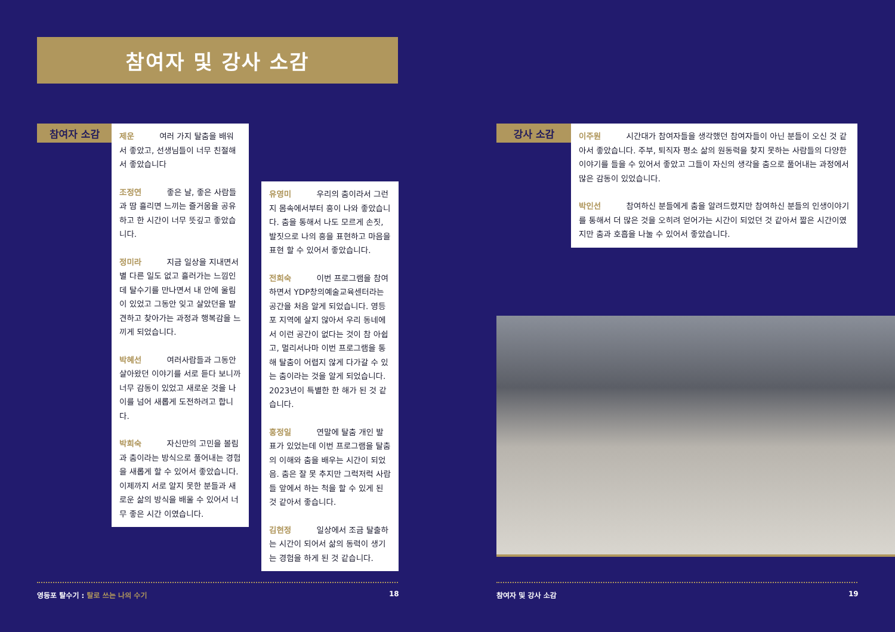참여자 및 강사 소감
참여자 소감
제운 여러 가지 탈춤을 배워서 좋았고, 선생님들이 너무 친절해서 좋았습니다
조정연 좋은 날, 좋은 사람들과 땀 흘리면 느끼는 즐거움을 공유하고 한 시간이 너무 뜻깊고 좋았습니다.
정미라 지금 일상을 지내면서 별 다른 일도 없고 흘러가는 느낌인데 탈수기를 만나면서 내 안에 울림이 있었고 그동안 잊고 살았던을 발견하고 찾아가는 과정과 행복감을 느끼게 되었습니다.
박혜선 여러사람들과 그동안 살아왔던 이야기를 서로 듣다 보니까 너무 감동이 있었고 새로운 것을 나이를 넘어 새롭게 도전하려고 합니다.
박희숙 자신만의 고민을 볼림과 춤이라는 방식으로 풀어내는 경험을 새롭게 할 수 있어서 좋았습니다. 이제까지 서로 알지 못한 분들과 새로운 삶의 방식을 배울 수 있어서 너무 좋은 시간 이였습니다.
유영미 우리의 춤이라서 그런지 몸속에서부터 흥이 나와 좋았습니다. 춤을 통해서 나도 모르게 손짓, 발짓으로 나의 흥을 표현하고 마음을 표현 할 수 있어서 좋았습니다.
전희숙 이번 프로그램을 참여하면서 YDP창의예술교육센터라는 공간을 처음 알게 되었습니다. 영등포 지역에 살지 않아서 우리 동네에서 이런 공간이 없다는 것이 참 아쉽고, 멀리서나마 이번 프로그램을 통해 탈춤이 어렵지 않게 다가갈 수 있는 춤이라는 것을 알게 되었습니다. 2023년이 특별한 한 해가 된 것 같습니다.
홍정일 연말에 탈춤 개인 발표가 있었는데 이번 프로그램을 탈춤의 이해와 춤을 배우는 시간이 되었음. 춤은 잘 못 추지만 그럭저럭 사람들 앞에서 하는 척을 할 수 있게 된 것 같아서 좋습니다.
김현정 일상에서 조금 탈출하는 시간이 되어서 삶의 동력이 생기는 경험을 하게 된 것 같습니다.
영등포 탈수기 : 탈로 쓰는 나의 수기
18
강사 소감
이주원 시간대가 참여자들을 생각했던 참여자들이 아닌 분들이 오신 것 같아서 좋았습니다. 주부, 퇴직자 평소 삶의 원동력을 찾지 못하는 사람들의 다양한 이야기를 들을 수 있어서 좋았고 그들이 자신의 생각을 춤으로 풀어내는 과정에서 많은 감동이 있었습니다.
박인선 참여하신 분들에게 춤을 알려드렸지만 참여하신 분들의 인생이야기를 통해서 더 많은 것을 오히려 얻어가는 시간이 되었던 것 같아서 짧은 시간이였지만 춤과 호흡을 나눌 수 있어서 좋았습니다.
참여자 및 강사 소감 19